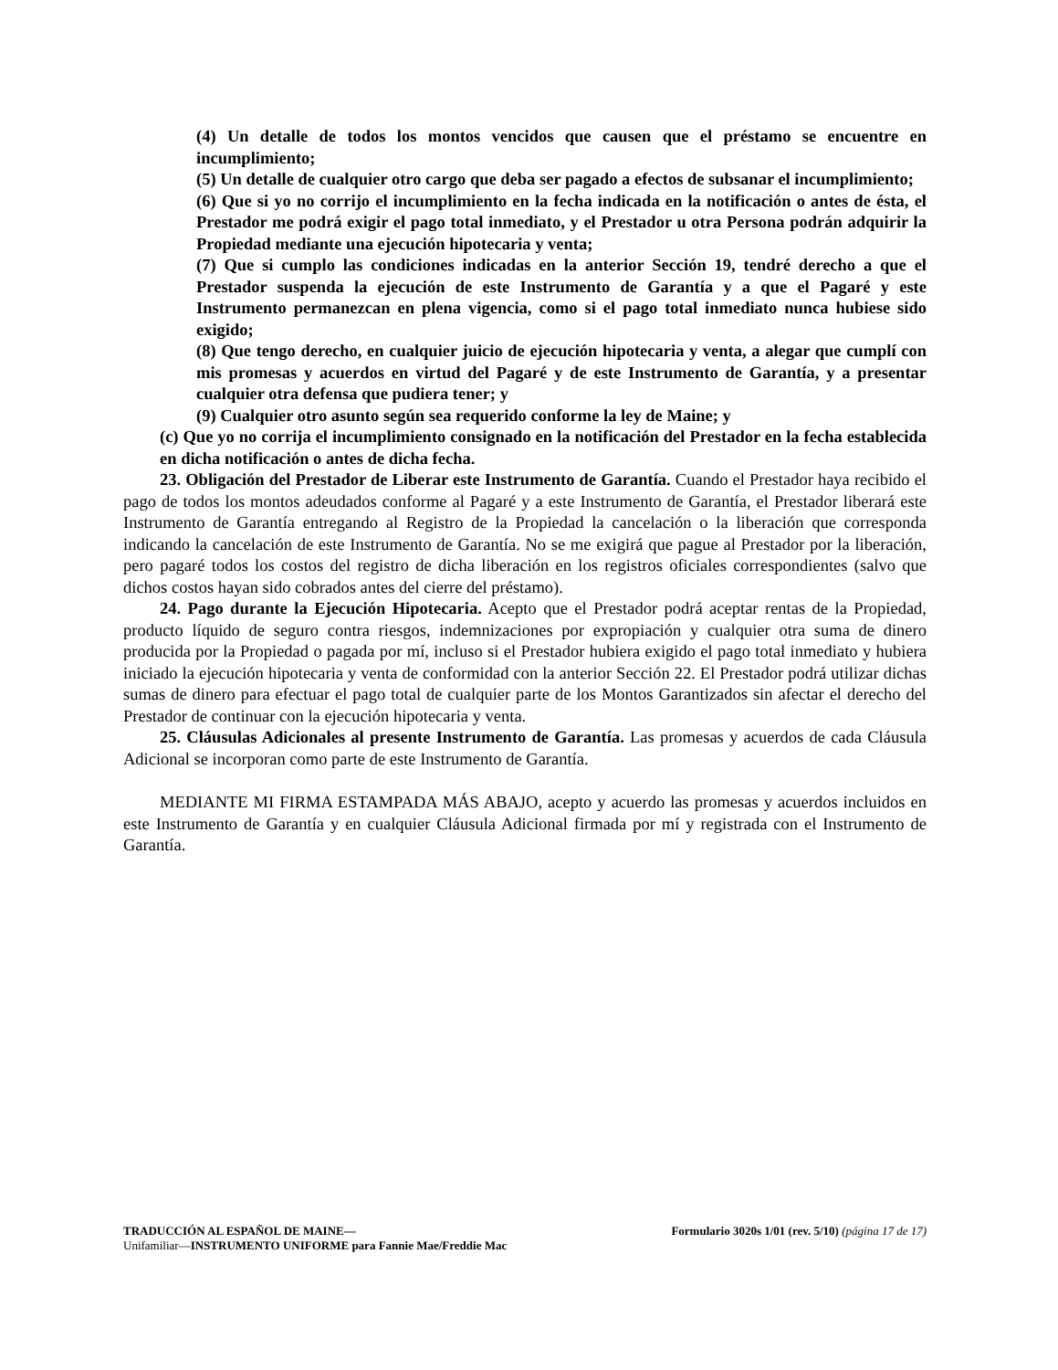(4) Un detalle de todos los montos vencidos que causen que el préstamo se encuentre en incumplimiento;
(5) Un detalle de cualquier otro cargo que deba ser pagado a efectos de subsanar el incumplimiento;
(6) Que si yo no corrijo el incumplimiento en la fecha indicada en la notificación o antes de ésta, el Prestador me podrá exigir el pago total inmediato, y el Prestador u otra Persona podrán adquirir la Propiedad mediante una ejecución hipotecaria y venta;
(7) Que si cumplo las condiciones indicadas en la anterior Sección 19, tendré derecho a que el Prestador suspenda la ejecución de este Instrumento de Garantía y a que el Pagaré y este Instrumento permanezcan en plena vigencia, como si el pago total inmediato nunca hubiese sido exigido;
(8) Que tengo derecho, en cualquier juicio de ejecución hipotecaria y venta, a alegar que cumplí con mis promesas y acuerdos en virtud del Pagaré y de este Instrumento de Garantía, y a presentar cualquier otra defensa que pudiera tener; y
(9) Cualquier otro asunto según sea requerido conforme la ley de Maine; y
(c) Que yo no corrija el incumplimiento consignado en la notificación del Prestador en la fecha establecida en dicha notificación o antes de dicha fecha.
23. Obligación del Prestador de Liberar este Instrumento de Garantía. Cuando el Prestador haya recibido el pago de todos los montos adeudados conforme al Pagaré y a este Instrumento de Garantía, el Prestador liberará este Instrumento de Garantía entregando al Registro de la Propiedad la cancelación o la liberación que corresponda indicando la cancelación de este Instrumento de Garantía. No se me exigirá que pague al Prestador por la liberación, pero pagaré todos los costos del registro de dicha liberación en los registros oficiales correspondientes (salvo que dichos costos hayan sido cobrados antes del cierre del préstamo).
24. Pago durante la Ejecución Hipotecaria. Acepto que el Prestador podrá aceptar rentas de la Propiedad, producto líquido de seguro contra riesgos, indemnizaciones por expropiación y cualquier otra suma de dinero producida por la Propiedad o pagada por mí, incluso si el Prestador hubiera exigido el pago total inmediato y hubiera iniciado la ejecución hipotecaria y venta de conformidad con la anterior Sección 22. El Prestador podrá utilizar dichas sumas de dinero para efectuar el pago total de cualquier parte de los Montos Garantizados sin afectar el derecho del Prestador de continuar con la ejecución hipotecaria y venta.
25. Cláusulas Adicionales al presente Instrumento de Garantía. Las promesas y acuerdos de cada Cláusula Adicional se incorporan como parte de este Instrumento de Garantía.
MEDIANTE MI FIRMA ESTAMPADA MÁS ABAJO, acepto y acuerdo las promesas y acuerdos incluidos en este Instrumento de Garantía y en cualquier Cláusula Adicional firmada por mí y registrada con el Instrumento de Garantía.
TRADUCCIÓN AL ESPAÑOL DE MAINE— Formulario 3020s 1/01 (rev. 5/10) (página 17 de 17)
Unifamiliar—INSTRUMENTO UNIFORME para Fannie Mae/Freddie Mac